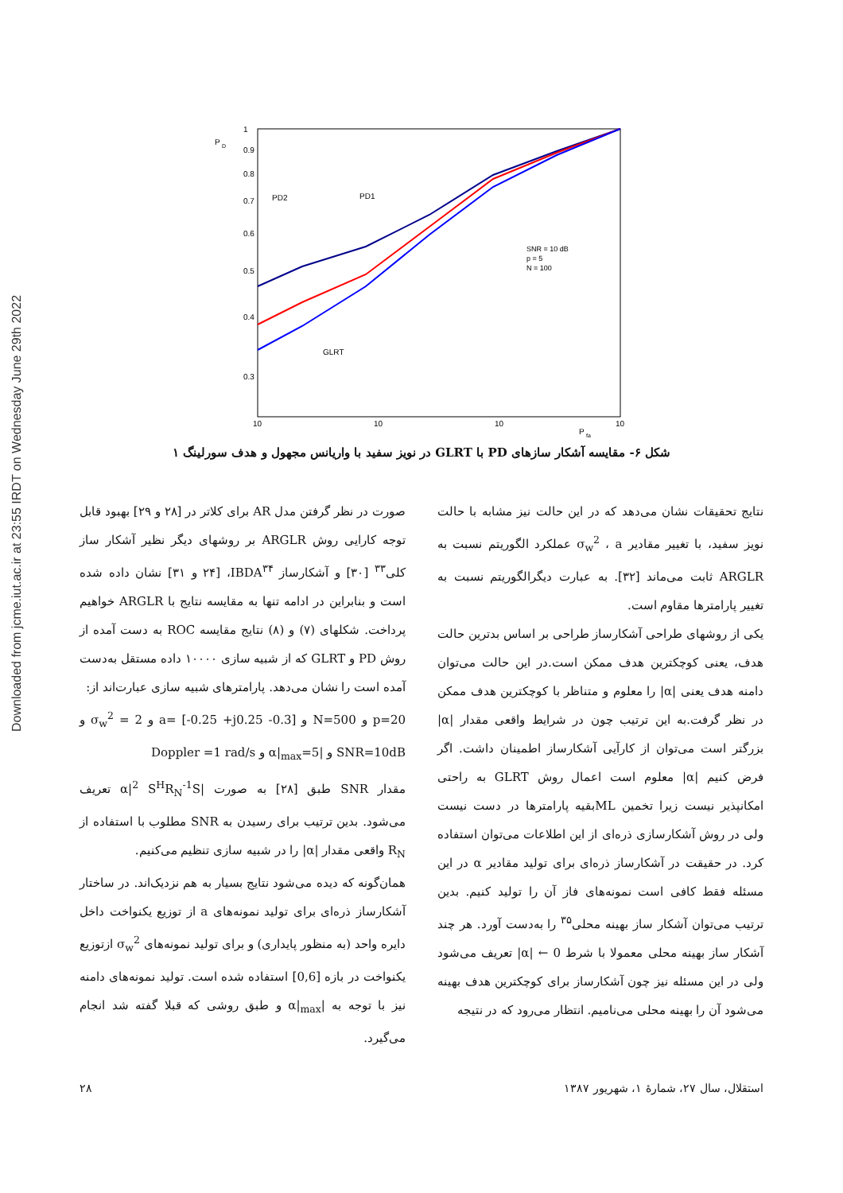Downloaded from jcme.iut.ac.ir at 23:55 IRDT on Wednesday June 29th 2022
P
D
1
0.9
0.8
0.7
0.6
0.5
0.4
0.3
10
10
10
10
P
fa
PD2
PD1
GLRT
SNR = 10 dB
p = 5
N = 100
شکل ۶- مقایسه آشکار سازهای PD با GLRT در نویز سفید با واریانس مجهول و هدف سورلینگ ۱
صورت در نظر گرفتن مدل AR برای کلاتر در [۲۸ و ۲۹] بهبود قابل توجه کارایی روش ARGLR بر روشهای دیگر نظیر آشکار ساز کلی<sup>۳۳</sup> [۳۰] و آشکارساز IBDA<sup>۳۴</sup>، [۲۴ و ۳۱] نشان داده شده است و بنابراین در ادامه تنها به مقایسه نتایج با ARGLR خواهیم پرداخت. شکلهای (۷) و (۸) نتایج مقایسه ROC به دست آمده از روش PD و GLRT که از شبیه سازی ۱۰۰۰۰ داده مستقل به‌دست آمده است را نشان می‌دهد. پارامترهای شبیه سازی عبارت‌اند از:
p=20 و N=500 و a= [-0.25 +j0.25 -0.3] و σ<sub>w</sub><sup>2</sup> = 2 و SNR=10dB و |α|<sub>max</sub>=5 و Doppler =1 rad/s
مقدار SNR طبق [۲۸] به صورت |α|<sup>2</sup> S<sup>H</sup>R<sub>N</sub><sup>-1</sup>S تعریف می‌شود. بدین ترتیب برای رسیدن به SNR مطلوب با استفاده از R<sub>N</sub> واقعی مقدار |α| را در شبیه سازی تنظیم می‌کنیم.
همان‌گونه که دیده می‌شود نتایج بسیار به هم نزدیک‌اند. در ساختار آشکارساز ذره‌ای برای تولید نمونه‌های a از توزیع یکنواخت داخل دایره واحد (به منظور پایداری) و برای تولید نمونه‌های σ<sub>w</sub><sup>2</sup> ازتوزیع یکنواخت در بازه [0,6] استفاده شده است. تولید نمونه‌های دامنه نیز با توجه به |α|<sub>max</sub> و طبق روشی که قبلا گفته شد انجام می‌گیرد.
نتایج تحقیقات نشان می‌دهد که در این حالت نیز مشابه با حالت نویز سفید، با تغییر مقادیر σ<sub>w</sub><sup>2</sup> ، a عملکرد الگوریتم نسبت به ARGLR ثابت می‌ماند [۳۲]. به عبارت دیگرالگوریتم نسبت به تغییر پارامترها مقاوم است.
یکی از روشهای طراحی آشکارساز طراحی بر اساس بدترین حالت هدف، یعنی کوچکترین هدف ممکن است.در این حالت می‌توان دامنه هدف یعنی |α| را معلوم و متناظر با کوچکترین هدف ممکن در نظر گرفت.به این ترتیب چون در شرایط واقعی مقدار |α| بزرگتر است می‌توان از کارآیی آشکارساز اطمینان داشت. اگر فرض کنیم |α| معلوم است اعمال روش GLRT به راحتی امکانپذیر نیست زیرا تخمین MLبقیه پارامترها در دست نیست ولی در روش آشکارسازی ذره‌ای از این اطلاعات می‌توان استفاده کرد. در حقیقت در آشکارساز ذره‌ای برای تولید مقادیر α در این مسئله فقط کافی است نمونه‌های فاز آن را تولید کنیم. بدین ترتیب می‌توان آشکار ساز بهینه محلی<sup>۳۵</sup> را به‌دست آورد. هر چند آشکار ساز بهینه محلی معمولا با شرط 0 ← |α| تعریف می‌شود ولی در این مسئله نیز چون آشکارساز برای کوچکترین هدف بهینه می‌شود آن را بهینه محلی می‌نامیم. انتظار می‌رود که در نتیجه
۲۸ استقلال، سال ۲۷، شمارهٔ ۱، شهریور ۱۳۸۷